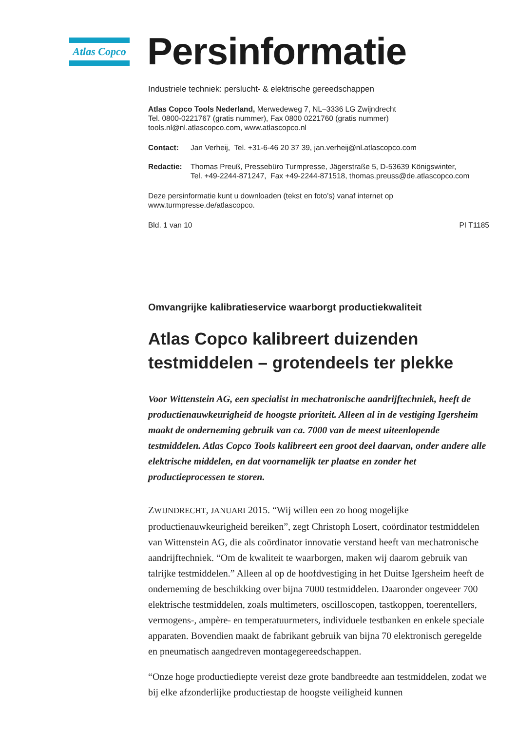Atlas Copco
Persinformatie
Industriele techniek: perslucht- & elektrische gereedschappen
Atlas Copco Tools Nederland, Merwedeweg 7, NL–3336 LG Zwijndrecht
Tel. 0800-0221767 (gratis nummer), Fax 0800 0221760 (gratis nummer)
tools.nl@nl.atlascopco.com, www.atlascopco.nl
Contact: Jan Verheij, Tel. +31-6-46 20 37 39, jan.verheij@nl.atlascopco.com
Redactie: Thomas Preuß, Pressebüro Turmpresse, Jägerstraße 5, D-53639 Königswinter,
Tel. +49-2244-871247, Fax +49-2244-871518, thomas.preuss@de.atlascopco.com
Deze persinformatie kunt u downloaden (tekst en foto’s) vanaf internet op
www.turmpresse.de/atlascopco.
Bld. 1 van 10 PI T1185
Omvangrijke kalibratieservice waarborgt productiekwaliteit
Atlas Copco kalibreert duizenden testmiddelen – grotendeels ter plekke
Voor Wittenstein AG, een specialist in mechatronische aandrijftechniek, heeft de productienauwkeurigheid de hoogste prioriteit. Alleen al in de vestiging Igersheim maakt de onderneming gebruik van ca. 7000 van de meest uiteenlopende testmiddelen. Atlas Copco Tools kalibreert een groot deel daarvan, onder andere alle elektrische middelen, en dat voornamelijk ter plaatse en zonder het productieprocessen te storen.
ZWIJNDRECHT, JANUARI 2015. “Wij willen een zo hoog mogelijke productienauwkeurigheid bereiken”, zegt Christoph Losert, coördinator testmiddelen van Wittenstein AG, die als coördinator innovatie verstand heeft van mechatronische aandrijftechniek. “Om de kwaliteit te waarborgen, maken wij daarom gebruik van talrijke testmiddelen.” Alleen al op de hoofdvestiging in het Duitse Igersheim heeft de onderneming de beschikking over bijna 7000 testmiddelen. Daaronder ongeveer 700 elektrische testmiddelen, zoals multimeters, oscilloscopen, tastkoppen, toerentellers, vermogens-, ampère- en temperatuurmeters, individuele testbanken en enkele speciale apparaten. Bovendien maakt de fabrikant gebruik van bijna 70 elektronisch geregelde en pneumatisch aangedreven montagegereedschappen.
“Onze hoge productiediepte vereist deze grote bandbreedte aan testmiddelen, zodat we bij elke afzonderlijke productiestap de hoogste veiligheid kunnen